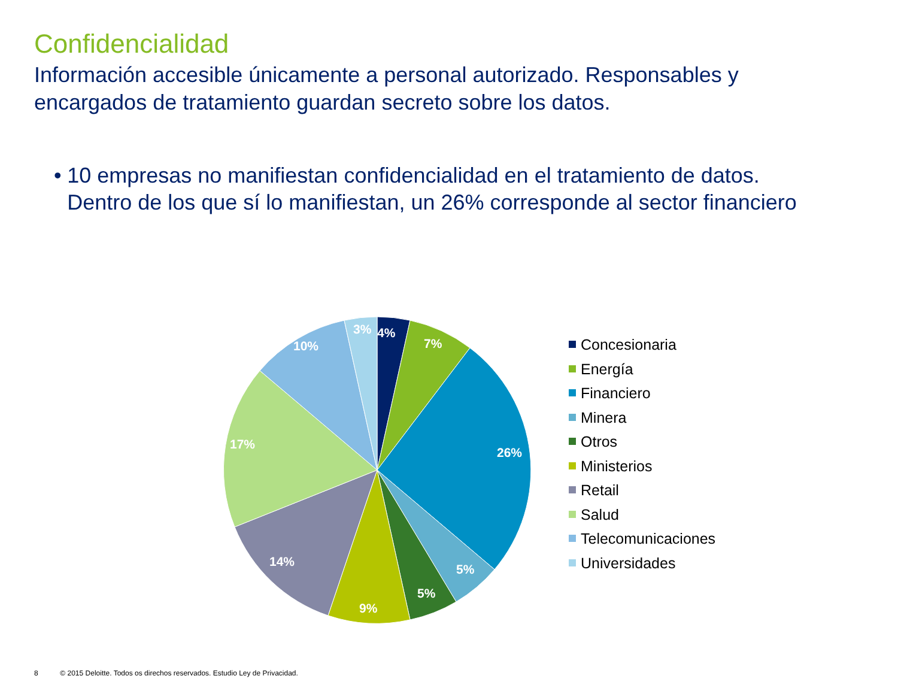Confidencialidad
Información accesible únicamente a personal autorizado. Responsables y encargados de tratamiento guardan secreto sobre los datos.
• 10 empresas no manifiestan confidencialidad en el tratamiento de datos. Dentro de los que sí lo manifiestan, un 26% corresponde al sector financiero
4%
7%
26%
5%
5%
9%
14%
17%
10%
3%
Concesionaria
Energía
Financiero
Minera
Otros
Ministerios
Retail
Salud
Telecomunicaciones
Universidades
8 © 2015 Deloitte. Todos os direchos reservados. Estudio Ley de Privacidad.